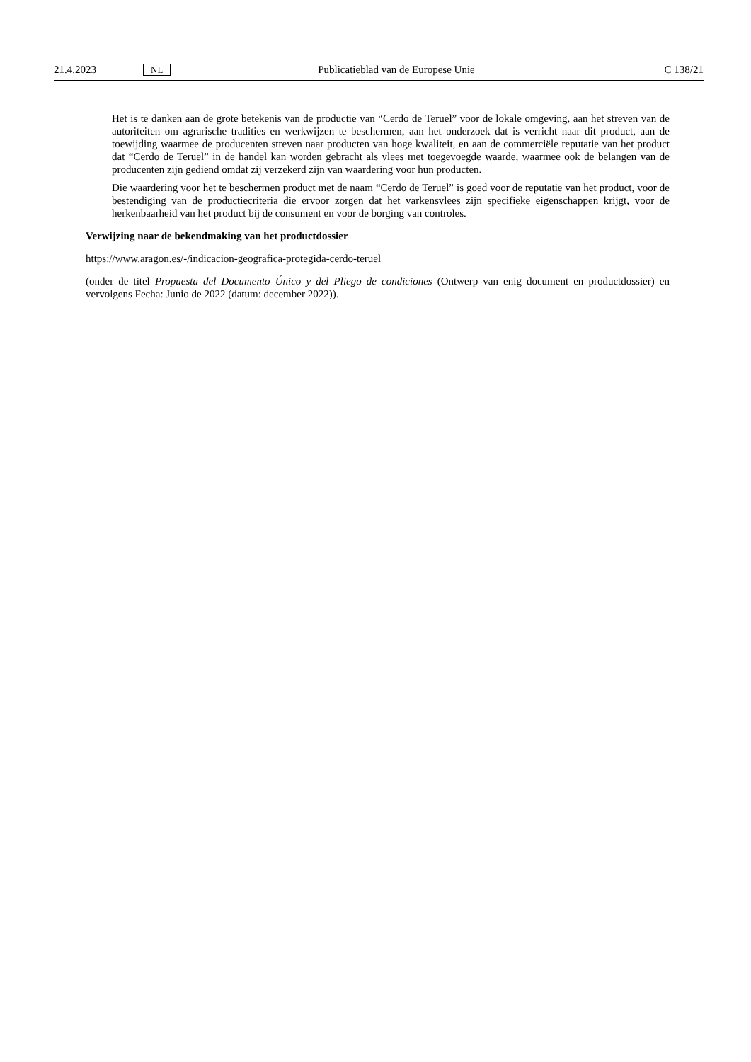21.4.2023 NL Publicatieblad van de Europese Unie C 138/21
Het is te danken aan de grote betekenis van de productie van “Cerdo de Teruel” voor de lokale omgeving, aan het streven van de autoriteiten om agrarische tradities en werkwijzen te beschermen, aan het onderzoek dat is verricht naar dit product, aan de toewijding waarmee de producenten streven naar producten van hoge kwaliteit, en aan de commerciële reputatie van het product dat “Cerdo de Teruel” in de handel kan worden gebracht als vlees met toegevoegde waarde, waarmee ook de belangen van de producenten zijn gediend omdat zij verzekerd zijn van waardering voor hun producten.
Die waardering voor het te beschermen product met de naam “Cerdo de Teruel” is goed voor de reputatie van het product, voor de bestendiging van de productiecriteria die ervoor zorgen dat het varkensvlees zijn specifieke eigenschappen krijgt, voor de herkenbaarheid van het product bij de consument en voor de borging van controles.
Verwijzing naar de bekendmaking van het productdossier
https://www.aragon.es/-/indicacion-geografica-protegida-cerdo-teruel
(onder de titel Propuesta del Documento Único y del Pliego de condiciones (Ontwerp van enig document en productdossier) en vervolgens Fecha: Junio de 2022 (datum: december 2022)).